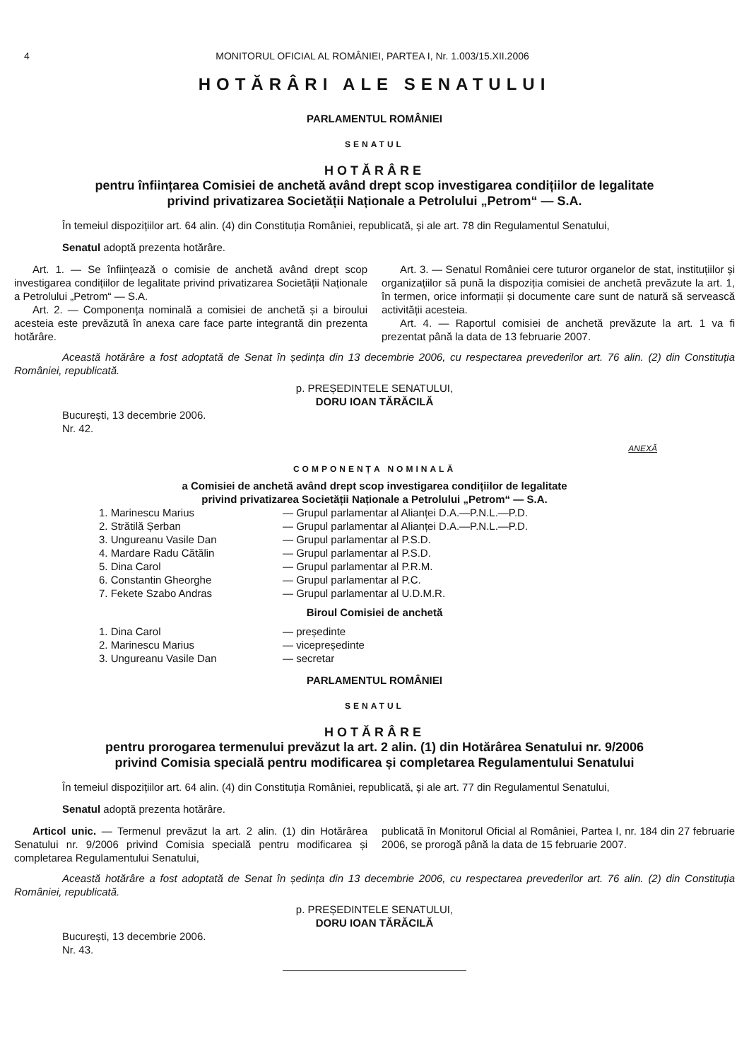4 MONITORUL OFICIAL AL ROMÂNIEI, PARTEA I, Nr. 1.003/15.XII.2006
HOTĂRÂRI ALE SENATULUI
PARLAMENTUL ROMÂNIEI
SENATUL
HOTĂRÂRE
pentru înființarea Comisiei de anchetă având drept scop investigarea condițiilor de legalitate
privind privatizarea Societății Naționale a Petrolului „Petrom“ — S.A.
În temeiul dispozițiilor art. 64 alin. (4) din Constituția României, republicată, și ale art. 78 din Regulamentul Senatului,
Senatul adoptă prezenta hotărâre.
Art. 1. — Se înființează o comisie de anchetă având drept scop investigarea condițiilor de legalitate privind privatizarea Societății Naționale a Petrolului „Petrom“ — S.A.
Art. 2. — Componența nominală a comisiei de anchetă și a biroului acesteia este prevăzută în anexa care face parte integrantă din prezenta hotărâre.
Art. 3. — Senatul României cere tuturor organelor de stat, instituțiilor și organizațiilor să pună la dispoziția comisiei de anchetă prevăzute la art. 1, în termen, orice informații și documente care sunt de natură să servească activității acesteia.
Art. 4. — Raportul comisiei de anchetă prevăzute la art. 1 va fi prezentat până la data de 13 februarie 2007.
Această hotărâre a fost adoptată de Senat în ședința din 13 decembrie 2006, cu respectarea prevederilor art. 76 alin. (2) din Constituția României, republicată.
p. PREȘEDINTELE SENATULUI,
DORU IOAN TĂRĂCILĂ
București, 13 decembrie 2006.
Nr. 42.
ANEXĂ
COMPONENȚA NOMINALĂ
a Comisiei de anchetă având drept scop investigarea condițiilor de legalitate
privind privatizarea Societății Naționale a Petrolului „Petrom“ — S.A.
1. Marinescu Marius — Grupul parlamentar al Alianței D.A.—P.N.L.—P.D.
2. Strătilă Șerban — Grupul parlamentar al Alianței D.A.—P.N.L.—P.D.
3. Ungureanu Vasile Dan — Grupul parlamentar al P.S.D.
4. Mardare Radu Cătălin — Grupul parlamentar al P.S.D.
5. Dina Carol — Grupul parlamentar al P.R.M.
6. Constantin Gheorghe — Grupul parlamentar al P.C.
7. Fekete Szabo Andras — Grupul parlamentar al U.D.M.R.
Biroul Comisiei de anchetă
1. Dina Carol — președinte
2. Marinescu Marius — vicepreședinte
3. Ungureanu Vasile Dan — secretar
PARLAMENTUL ROMÂNIEI
SENATUL
HOTĂRÂRE
pentru prorogarea termenului prevăzut la art. 2 alin. (1) din Hotărârea Senatului nr. 9/2006
privind Comisia specială pentru modificarea și completarea Regulamentului Senatului
În temeiul dispozițiilor art. 64 alin. (4) din Constituția României, republicată, și ale art. 77 din Regulamentul Senatului,
Senatul adoptă prezenta hotărâre.
Articol unic. — Termenul prevăzut la art. 2 alin. (1) din Hotărârea Senatului nr. 9/2006 privind Comisia specială pentru modificarea și completarea Regulamentului Senatului,
publicată în Monitorul Oficial al României, Partea I, nr. 184 din 27 februarie 2006, se prorogă până la data de 15 februarie 2007.
Această hotărâre a fost adoptată de Senat în ședința din 13 decembrie 2006, cu respectarea prevederilor art. 76 alin. (2) din Constituția României, republicată.
p. PREȘEDINTELE SENATULUI,
DORU IOAN TĂRĂCILĂ
București, 13 decembrie 2006.
Nr. 43.